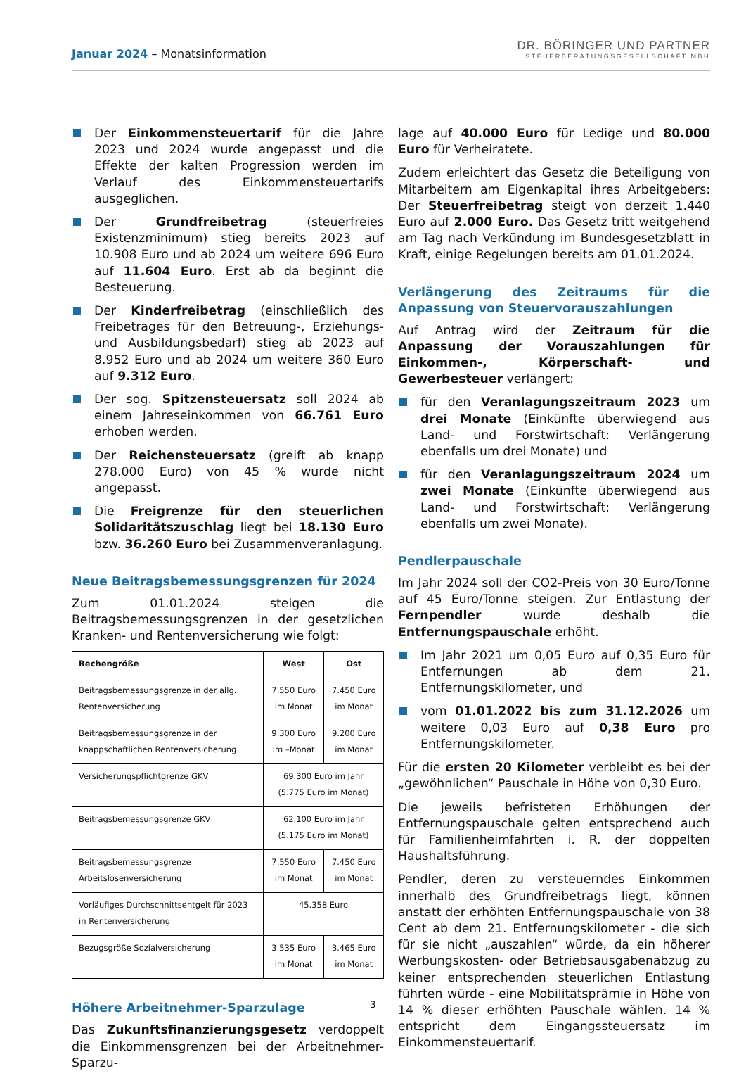Januar 2024 – Monatsinformation
DR. BÖRINGER UND PARTNER
STEUERBERATUNGSGESELLSCHAFT MBH
Der Einkommensteuertarif für die Jahre 2023 und 2024 wurde angepasst und die Effekte der kalten Progression werden im Verlauf des Einkommensteuertarifs ausgeglichen.
Der Grundfreibetrag (steuerfreies Existenzminimum) stieg bereits 2023 auf 10.908 Euro und ab 2024 um weitere 696 Euro auf 11.604 Euro. Erst ab da beginnt die Besteuerung.
Der Kinderfreibetrag (einschließlich des Freibetrages für den Betreuung-, Erziehungs- und Ausbildungsbedarf) stieg ab 2023 auf 8.952 Euro und ab 2024 um weitere 360 Euro auf 9.312 Euro.
Der sog. Spitzensteuersatz soll 2024 ab einem Jahreseinkommen von 66.761 Euro erhoben werden.
Der Reichensteuersatz (greift ab knapp 278.000 Euro) von 45 % wurde nicht angepasst.
Die Freigrenze für den steuerlichen Solidaritätszuschlag liegt bei 18.130 Euro bzw. 36.260 Euro bei Zusammenveranlagung.
Neue Beitragsbemessungsgrenzen für 2024
Zum 01.01.2024 steigen die Beitragsbemessungsgrenzen in der gesetzlichen Kranken- und Rentenversicherung wie folgt:
| Rechengröße | West | Ost |
| --- | --- | --- |
| Beitragsbemessungsgrenze in der allg. Rentenversicherung | 7.550 Euro im Monat | 7.450 Euro im Monat |
| Beitragsbemessungsgrenze in der knappschaftlichen Rentenversicherung | 9.300 Euro im –Monat | 9.200 Euro im Monat |
| Versicherungspflichtgrenze GKV | 69.300 Euro im Jahr (5.775 Euro im Monat) | |
| Beitragsbemessungsgrenze GKV | 62.100 Euro im Jahr (5.175 Euro im Monat) | |
| Beitragsbemessungsgrenze Arbeitslosenversicherung | 7.550 Euro im Monat | 7.450 Euro im Monat |
| Vorläufiges Durchschnittsentgelt für 2023 in Rentenversicherung | 45.358 Euro | |
| Bezugsgröße Sozialversicherung | 3.535 Euro im Monat | 3.465 Euro im Monat |
Höhere Arbeitnehmer-Sparzulage
Das Zukunftsfinanzierungsgesetz verdoppelt die Einkommensgrenzen bei der Arbeitnehmer-Sparzu-
lage auf 40.000 Euro für Ledige und 80.000 Euro für Verheiratete.
Zudem erleichtert das Gesetz die Beteiligung von Mitarbeitern am Eigenkapital ihres Arbeitgebers: Der Steuerfreibetrag steigt von derzeit 1.440 Euro auf 2.000 Euro. Das Gesetz tritt weitgehend am Tag nach Verkündung im Bundesgesetzblatt in Kraft, einige Regelungen bereits am 01.01.2024.
Verlängerung des Zeitraums für die Anpassung von Steuervorauszahlungen
Auf Antrag wird der Zeitraum für die Anpassung der Vorauszahlungen für Einkommen-, Körperschaft- und Gewerbesteuer verlängert:
für den Veranlagungszeitraum 2023 um drei Monate (Einkünfte überwiegend aus Land- und Forstwirtschaft: Verlängerung ebenfalls um drei Monate) und
für den Veranlagungszeitraum 2024 um zwei Monate (Einkünfte überwiegend aus Land- und Forstwirtschaft: Verlängerung ebenfalls um zwei Monate).
Pendlerpauschale
Im Jahr 2024 soll der CO2-Preis von 30 Euro/Tonne auf 45 Euro/Tonne steigen. Zur Entlastung der Fernpendler wurde deshalb die Entfernungspauschale erhöht.
Im Jahr 2021 um 0,05 Euro auf 0,35 Euro für Entfernungen ab dem 21. Entfernungskilometer, und
vom 01.01.2022 bis zum 31.12.2026 um weitere 0,03 Euro auf 0,38 Euro pro Entfernungskilometer.
Für die ersten 20 Kilometer verbleibt es bei der „gewöhnlichen“ Pauschale in Höhe von 0,30 Euro.
Die jeweils befristeten Erhöhungen der Entfernungspauschale gelten entsprechend auch für Familienheimfahrten i. R. der doppelten Haushaltsführung.
Pendler, deren zu versteuerndes Einkommen innerhalb des Grundfreibetrags liegt, können anstatt der erhöhten Entfernungspauschale von 38 Cent ab dem 21. Entfernungskilometer - die sich für sie nicht „auszahlen“ würde, da ein höherer Werbungskosten- oder Betriebsausgabenabzug zu keiner entsprechenden steuerlichen Entlastung führten würde - eine Mobilitätsprämie in Höhe von 14 % dieser erhöhten Pauschale wählen. 14 % entspricht dem Eingangssteuersatz im Einkommensteuertarif.
3